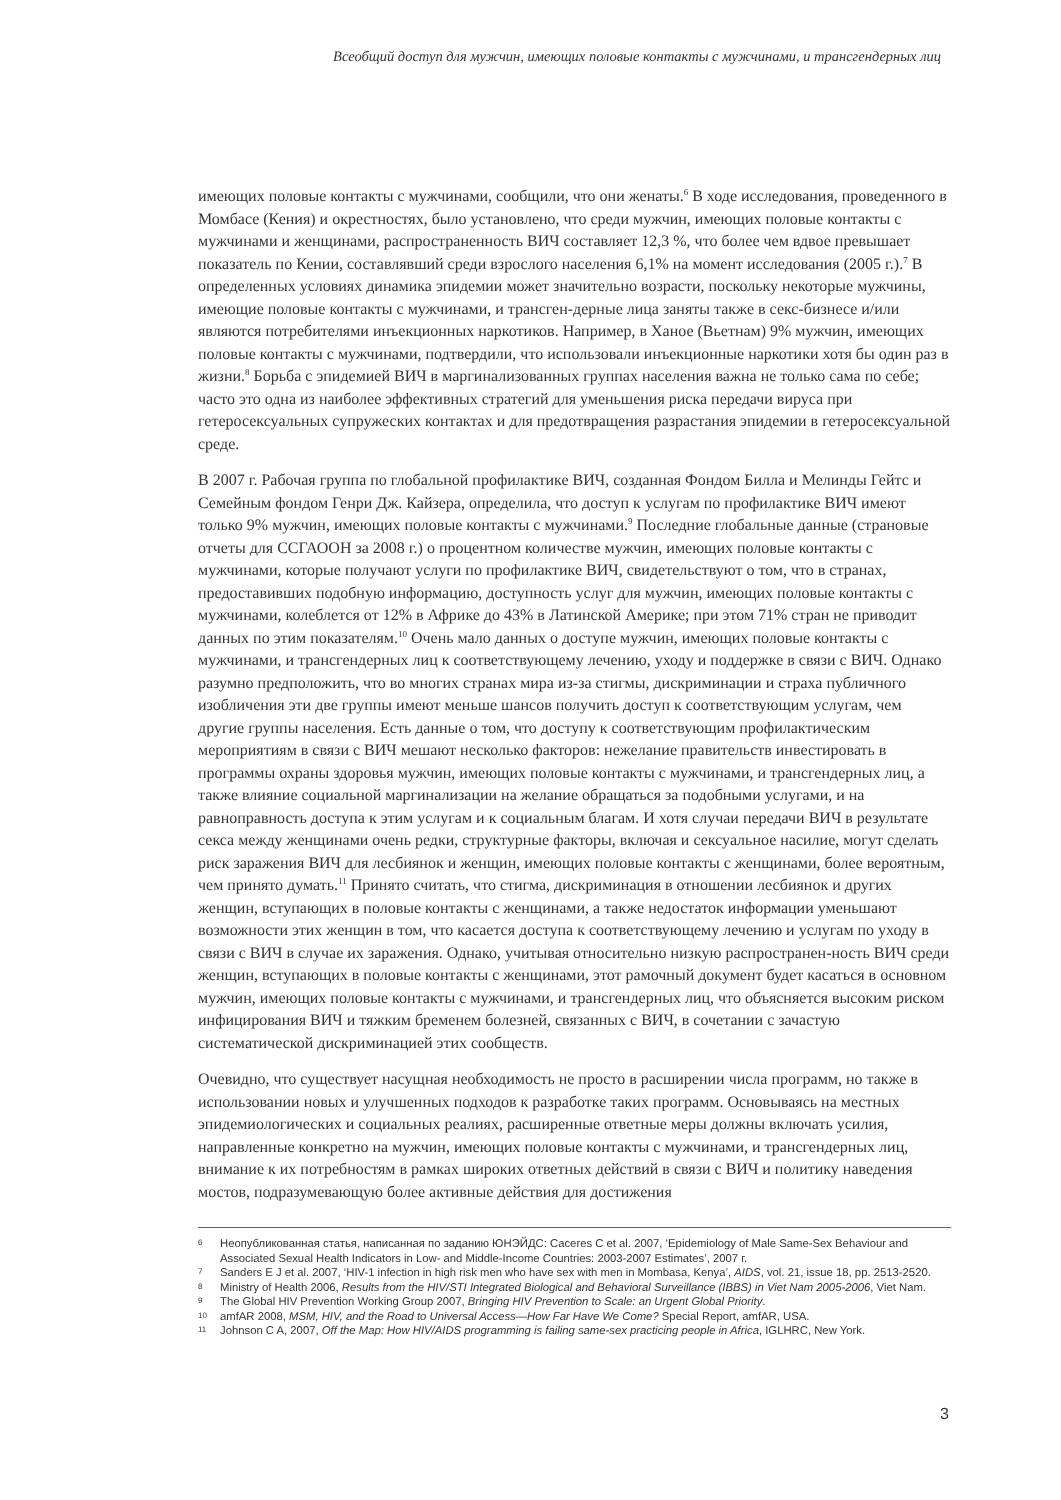Всеобщий доступ для мужчин, имеющих половые контакты с мужчинами, и трансгендерных лиц
имеющих половые контакты с мужчинами, сообщили, что они женаты.<sup>6</sup> В ходе исследования, проведенного в Момбасе (Кения) и окрестностях, было установлено, что среди мужчин, имеющих половые контакты с мужчинами и женщинами, распространенность ВИЧ составляет 12,3 %, что более чем вдвое превышает показатель по Кении, составлявший среди взрослого населения 6,1% на момент исследования (2005 г.).<sup>7</sup> В определенных условиях динамика эпидемии может значительно возрасти, поскольку некоторые мужчины, имеющие половые контакты с мужчинами, и трансген-дерные лица заняты также в секс-бизнесе и/или являются потребителями инъекционных наркотиков. Например, в Ханое (Вьетнам) 9% мужчин, имеющих половые контакты с мужчинами, подтвердили, что использовали инъекционные наркотики хотя бы один раз в жизни.<sup>8</sup> Борьба с эпидемией ВИЧ в маргинализованных группах населения важна не только сама по себе; часто это одна из наиболее эффективных стратегий для уменьшения риска передачи вируса при гетеросексуальных супружеских контактах и для предотвращения разрастания эпидемии в гетеросексуальной среде.
В 2007 г. Рабочая группа по глобальной профилактике ВИЧ, созданная Фондом Билла и Мелинды Гейтс и Семейным фондом Генри Дж. Кайзера, определила, что доступ к услугам по профилактике ВИЧ имеют только 9% мужчин, имеющих половые контакты с мужчинами.<sup>9</sup> Последние глобальные данные (страновые отчеты для ССГАООН за 2008 г.) о процентном количестве мужчин, имеющих половые контакты с мужчинами, которые получают услуги по профилактике ВИЧ, свидетельствуют о том, что в странах, предоставивших подобную информацию, доступность услуг для мужчин, имеющих половые контакты с мужчинами, колеблется от 12% в Африке до 43% в Латинской Америке; при этом 71% стран не приводит данных по этим показателям.<sup>10</sup> Очень мало данных о доступе мужчин, имеющих половые контакты с мужчинами, и трансгендерных лиц к соответствующему лечению, уходу и поддержке в связи с ВИЧ. Однако разумно предположить, что во многих странах мира из-за стигмы, дискриминации и страха публичного изобличения эти две группы имеют меньше шансов получить доступ к соответствующим услугам, чем другие группы населения. Есть данные о том, что доступу к соответствующим профилактическим мероприятиям в связи с ВИЧ мешают несколько факторов: нежелание правительств инвестировать в программы охраны здоровья мужчин, имеющих половые контакты с мужчинами, и трансгендерных лиц, а также влияние социальной маргинализации на желание обращаться за подобными услугами, и на равноправность доступа к этим услугам и к социальным благам. И хотя случаи передачи ВИЧ в результате секса между женщинами очень редки, структурные факторы, включая и сексуальное насилие, могут сделать риск заражения ВИЧ для лесбиянок и женщин, имеющих половые контакты с женщинами, более вероятным, чем принято думать.<sup>11</sup> Принято считать, что стигма, дискриминация в отношении лесбиянок и других женщин, вступающих в половые контакты с женщинами, а также недостаток информации уменьшают возможности этих женщин в том, что касается доступа к соответствующему лечению и услугам по уходу в связи с ВИЧ в случае их заражения. Однако, учитывая относительно низкую распространен-ность ВИЧ среди женщин, вступающих в половые контакты с женщинами, этот рамочный документ будет касаться в основном мужчин, имеющих половые контакты с мужчинами, и трансгендерных лиц, что объясняется высоким риском инфицирования ВИЧ и тяжким бременем болезней, связанных с ВИЧ, в сочетании с зачастую систематической дискриминацией этих сообществ.
Очевидно, что существует насущная необходимость не просто в расширении числа программ, но также в использовании новых и улучшенных подходов к разработке таких программ. Основываясь на местных эпидемиологических и социальных реалиях, расширенные ответные меры должны включать усилия, направленные конкретно на мужчин, имеющих половые контакты с мужчинами, и трансгендерных лиц, внимание к их потребностям в рамках широких ответных действий в связи с ВИЧ и политику наведения мостов, подразумевающую более активные действия для достижения
6 Неопубликованная статья, написанная по заданию ЮНЭЙДС: Caceres C et al. 2007, ‘Epidemiology of Male Same-Sex Behaviour and Associated Sexual Health Indicators in Low- and Middle-Income Countries: 2003-2007 Estimates’, 2007 г.
7 Sanders E J et al. 2007, ‘HIV-1 infection in high risk men who have sex with men in Mombasa, Kenya’, AIDS, vol. 21, issue 18, pp. 2513-2520.
8 Ministry of Health 2006, Results from the HIV/STI Integrated Biological and Behavioral Surveillance (IBBS) in Viet Nam 2005-2006, Viet Nam.
9 The Global HIV Prevention Working Group 2007, Bringing HIV Prevention to Scale: an Urgent Global Priority.
10 amfAR 2008, MSM, HIV, and the Road to Universal Access—How Far Have We Come? Special Report, amfAR, USA.
11 Johnson C A, 2007, Off the Map: How HIV/AIDS programming is failing same-sex practicing people in Africa, IGLHRC, New York.
3